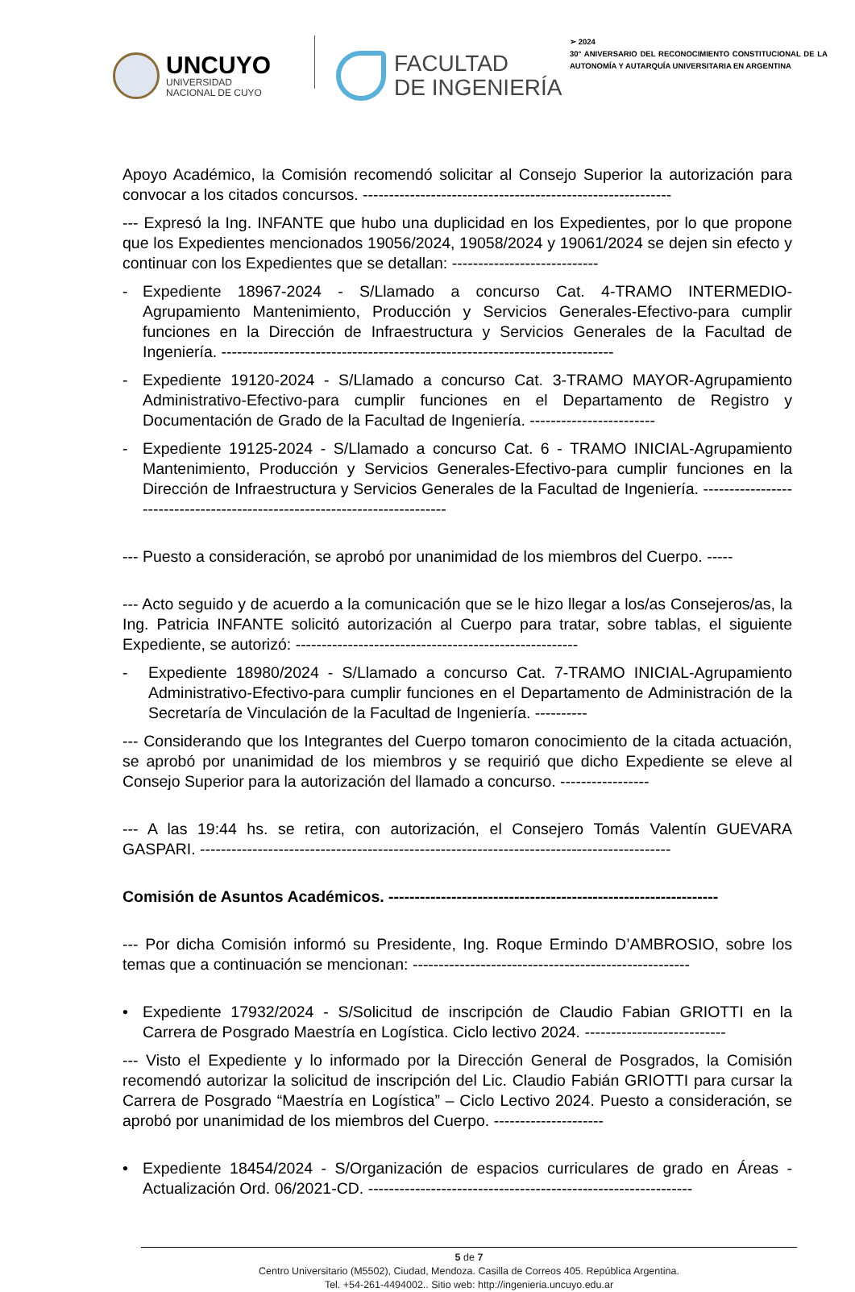UNCUYO
UNIVERSIDAD
NACIONAL DE CUYO
FACULTAD
DE INGENIERÍA
➢ 2024
30° ANIVERSARIO DEL RECONOCIMIENTO CONSTITUCIONAL DE LA AUTONOMÍA Y AUTARQUÍA UNIVERSITARIA EN ARGENTINA
Apoyo Académico, la Comisión recomendó solicitar al Consejo Superior la autorización para convocar a los citados concursos. -----------------------------------------------------------
--- Expresó la Ing. INFANTE que hubo una duplicidad en los Expedientes, por lo que propone que los Expedientes mencionados 19056/2024, 19058/2024 y 19061/2024 se dejen sin efecto y continuar con los Expedientes que se detallan: ----------------------------
- Expediente 18967-2024 - S/Llamado a concurso Cat. 4-TRAMO INTERMEDIO-Agrupamiento Mantenimiento, Producción y Servicios Generales-Efectivo-para cumplir funciones en la Dirección de Infraestructura y Servicios Generales de la Facultad de Ingeniería. ---------------------------------------------------------------------------
- Expediente 19120-2024 - S/Llamado a concurso Cat. 3-TRAMO MAYOR-Agrupamiento Administrativo-Efectivo-para cumplir funciones en el Departamento de Registro y Documentación de Grado de la Facultad de Ingeniería. ------------------------
- Expediente 19125-2024 - S/Llamado a concurso Cat. 6 - TRAMO INICIAL-Agrupamiento Mantenimiento, Producción y Servicios Generales-Efectivo-para cumplir funciones en la Dirección de Infraestructura y Servicios Generales de la Facultad de Ingeniería. ---------------------------------------------------------------------------
--- Puesto a consideración, se aprobó por unanimidad de los miembros del Cuerpo. -----
--- Acto seguido y de acuerdo a la comunicación que se le hizo llegar a los/as Consejeros/as, la Ing. Patricia INFANTE solicitó autorización al Cuerpo para tratar, sobre tablas, el siguiente Expediente, se autorizó: ------------------------------------------------------
- Expediente 18980/2024 - S/Llamado a concurso Cat. 7-TRAMO INICIAL-Agrupamiento Administrativo-Efectivo-para cumplir funciones en el Departamento de Administración de la Secretaría de Vinculación de la Facultad de Ingeniería. ----------
--- Considerando que los Integrantes del Cuerpo tomaron conocimiento de la citada actuación, se aprobó por unanimidad de los miembros y se requirió que dicho Expediente se eleve al Consejo Superior para la autorización del llamado a concurso. -----------------
--- A las 19:44 hs. se retira, con autorización, el Consejero Tomás Valentín GUEVARA GASPARI. ------------------------------------------------------------------------------------------
Comisión de Asuntos Académicos. ---------------------------------------------------------------
--- Por dicha Comisión informó su Presidente, Ing. Roque Ermindo D’AMBROSIO, sobre los temas que a continuación se mencionan: -----------------------------------------------------
• Expediente 17932/2024 - S/Solicitud de inscripción de Claudio Fabian GRIOTTI en la Carrera de Posgrado Maestría en Logística. Ciclo lectivo 2024. ---------------------------
--- Visto el Expediente y lo informado por la Dirección General de Posgrados, la Comisión recomendó autorizar la solicitud de inscripción del Lic. Claudio Fabián GRIOTTI para cursar la Carrera de Posgrado “Maestría en Logística” – Ciclo Lectivo 2024. Puesto a consideración, se aprobó por unanimidad de los miembros del Cuerpo. ---------------------
• Expediente 18454/2024 - S/Organización de espacios curriculares de grado en Áreas - Actualización Ord. 06/2021-CD. --------------------------------------------------------------
5 de 7
Centro Universitario (M5502), Ciudad, Mendoza. Casilla de Correos 405. República Argentina.
Tel. +54-261-4494002.. Sitio web: http://ingenieria.uncuyo.edu.ar